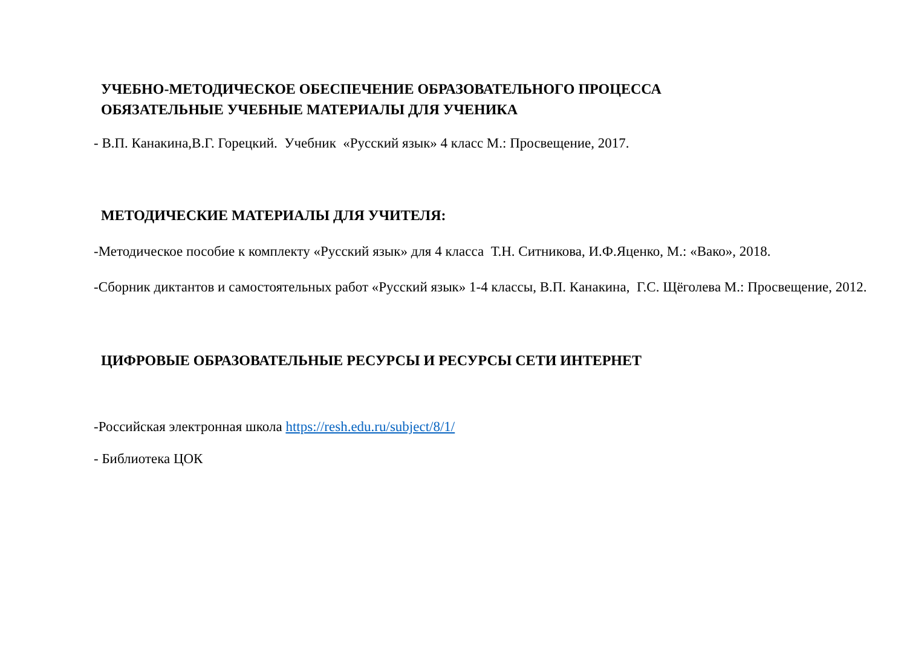УЧЕБНО-МЕТОДИЧЕСКОЕ ОБЕСПЕЧЕНИЕ ОБРАЗОВАТЕЛЬНОГО ПРОЦЕССА
ОБЯЗАТЕЛЬНЫЕ УЧЕБНЫЕ МАТЕРИАЛЫ ДЛЯ УЧЕНИКА
- В.П. Канакина,В.Г. Горецкий. Учебник «Русский язык» 4 класс М.: Просвещение, 2017.
МЕТОДИЧЕСКИЕ МАТЕРИАЛЫ ДЛЯ УЧИТЕЛЯ:
-Методическое пособие к комплекту «Русский язык» для 4 класса Т.Н. Ситникова, И.Ф.Яценко, М.: «Вако», 2018.
-Сборник диктантов и самостоятельных работ «Русский язык» 1-4 классы, В.П. Канакина, Г.С. Щёголева М.: Просвещение, 2012.
ЦИФРОВЫЕ ОБРАЗОВАТЕЛЬНЫЕ РЕСУРСЫ И РЕСУРСЫ СЕТИ ИНТЕРНЕТ
-Российская электронная школа https://resh.edu.ru/subject/8/1/
- Библиотека ЦОК